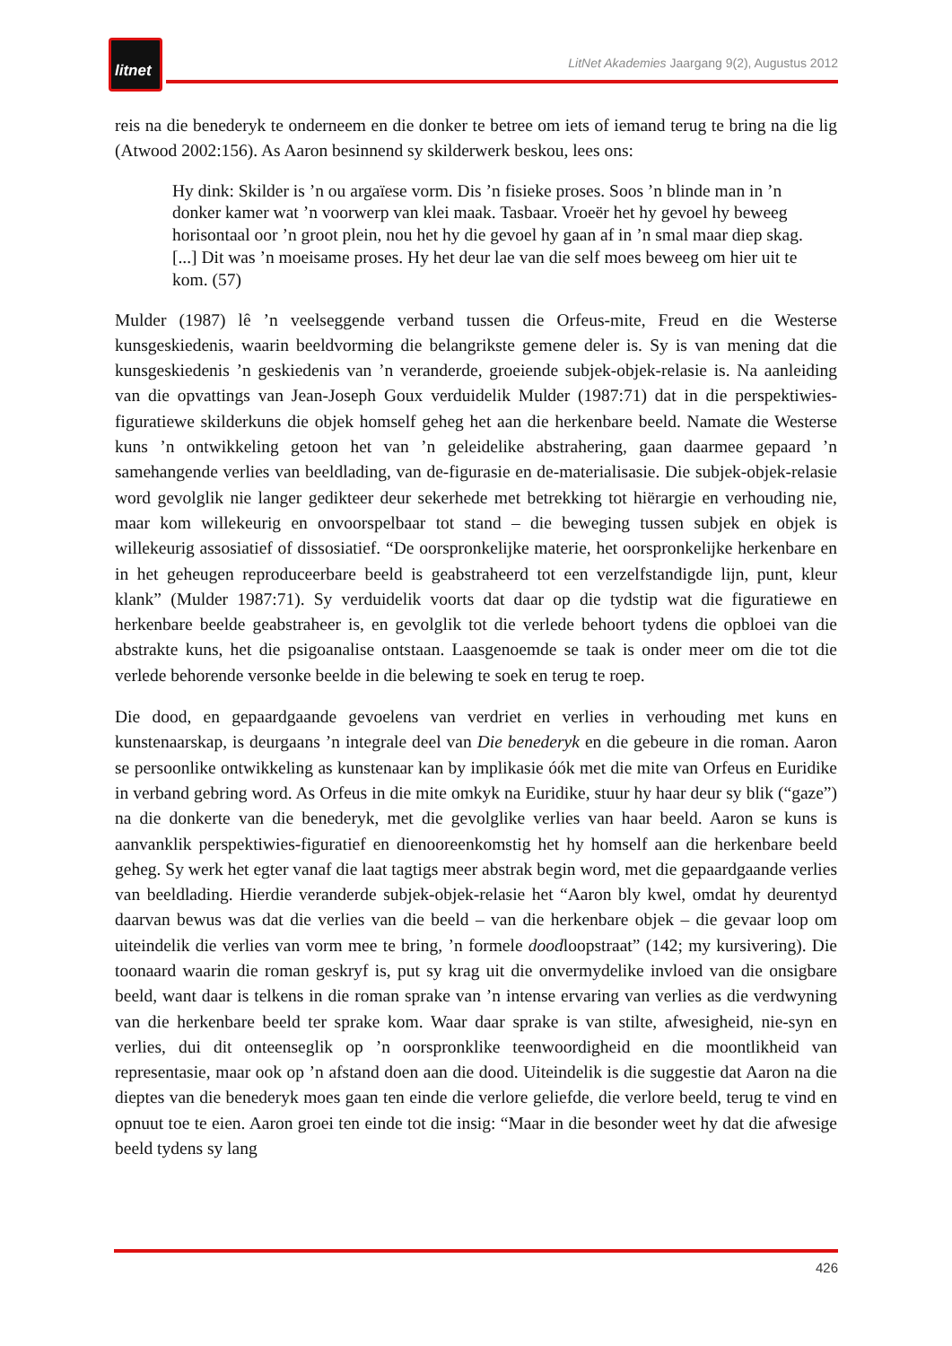litnet
LitNet Akademies Jaargang 9(2), Augustus 2012
reis na die benederyk te onderneem en die donker te betree om iets of iemand terug te bring na die lig (Atwood 2002:156). As Aaron besinnend sy skilderwerk beskou, lees ons:
Hy dink: Skilder is ’n ou argaïese vorm. Dis ’n fisieke proses. Soos ’n blinde man in ’n donker kamer wat ’n voorwerp van klei maak. Tasbaar. Vroeër het hy gevoel hy beweeg horisontaal oor ’n groot plein, nou het hy die gevoel hy gaan af in ’n smal maar diep skag. [...] Dit was ’n moeisame proses. Hy het deur lae van die self moes beweeg om hier uit te kom. (57)
Mulder (1987) lê ’n veelseggende verband tussen die Orfeus-mite, Freud en die Westerse kunsgeskiedenis, waarin beeldvorming die belangrikste gemene deler is. Sy is van mening dat die kunsgeskiedenis ’n geskiedenis van ’n veranderde, groeiende subjek-objek-relasie is. Na aanleiding van die opvattings van Jean-Joseph Goux verduidelik Mulder (1987:71) dat in die perspektiwies-figuratiewe skilderkuns die objek homself geheg het aan die herkenbare beeld. Namate die Westerse kuns ’n ontwikkeling getoon het van ’n geleidelike abstrahering, gaan daarmee gepaard ’n samehangende verlies van beeldlading, van de-figurasie en de-materialisasie. Die subjek-objek-relasie word gevolglik nie langer gedikteer deur sekerhede met betrekking tot hiërargie en verhouding nie, maar kom willekeurig en onvoorspelbaar tot stand – die beweging tussen subjek en objek is willekeurig assosiatief of dissosiatief. “De oorspronkelijke materie, het oorspronkelijke herkenbare en in het geheugen reproduceerbare beeld is geabstraheerd tot een verzelfstandigde lijn, punt, kleur klank” (Mulder 1987:71). Sy verduidelik voorts dat daar op die tydstip wat die figuratiewe en herkenbare beelde geabstraheer is, en gevolglik tot die verlede behoort tydens die opbloei van die abstrakte kuns, het die psigoanalise ontstaan. Laasgenoemde se taak is onder meer om die tot die verlede behorende versonke beelde in die belewing te soek en terug te roep.
Die dood, en gepaardgaande gevoelens van verdriet en verlies in verhouding met kuns en kunstenaarskap, is deurgaans ’n integrale deel van Die benederyk en die gebeure in die roman. Aaron se persoonlike ontwikkeling as kunstenaar kan by implikasie óók met die mite van Orfeus en Euridike in verband gebring word. As Orfeus in die mite omkyk na Euridike, stuur hy haar deur sy blik (“gaze”) na die donkerte van die benederyk, met die gevolglike verlies van haar beeld. Aaron se kuns is aanvanklik perspektiwies-figuratief en dienooreenkomstig het hy homself aan die herkenbare beeld geheg. Sy werk het egter vanaf die laat tagtigs meer abstrak begin word, met die gepaardgaande verlies van beeldlading. Hierdie veranderde subjek-objek-relasie het “Aaron bly kwel, omdat hy deurentyd daarvan bewus was dat die verlies van die beeld – van die herkenbare objek – die gevaar loop om uiteindelik die verlies van vorm mee te bring, ’n formele doodloopstraat” (142; my kursivering). Die toonaard waarin die roman geskryf is, put sy krag uit die onvermydelike invloed van die onsigbare beeld, want daar is telkens in die roman sprake van ’n intense ervaring van verlies as die verdwyning van die herkenbare beeld ter sprake kom. Waar daar sprake is van stilte, afwesigheid, nie-syn en verlies, dui dit onteenseglik op ’n oorspronklike teenwoordigheid en die moontlikheid van representasie, maar ook op ’n afstand doen aan die dood. Uiteindelik is die suggestie dat Aaron na die dieptes van die benederyk moes gaan ten einde die verlore geliefde, die verlore beeld, terug te vind en opnuut toe te eien. Aaron groei ten einde tot die insig: “Maar in die besonder weet hy dat die afwesige beeld tydens sy lang
426